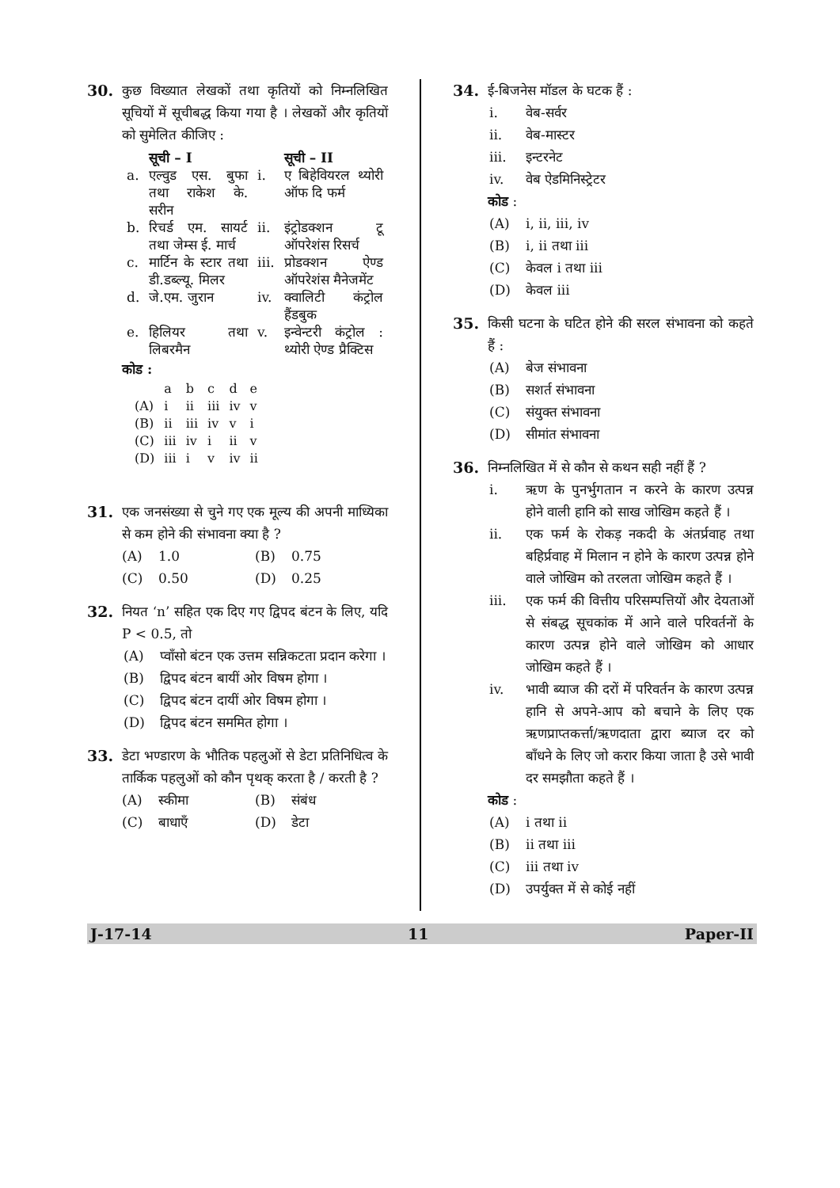30. कुछ विख्यात लेखकों तथा कृतियों को निम्नलिखित सूचियों में सूचीबद्ध किया गया है । लेखकों और कृतियों को सुमेलित कीजिए :
| | सूची – I | | सूची – II |
| --- | --- | --- | --- |
| a. | एल्वुड एस. बुफा तथा राकेश के. सरीन | i. | ए बिहेवियरल थ्योरी ऑफ दि फर्म |
| b. | रिचर्ड एम. सायर्ट तथा जेम्स ई. मार्च | ii. | इंट्रोडक्शन टू ऑपरेशंस रिसर्च |
| c. | मार्टिन के स्टार तथा डी.डब्ल्यू. मिलर | iii. | प्रोडक्शन ऐण्ड ऑपरेशंस मैनेजमेंट |
| d. | जे.एम. जुरान | iv. | क्वालिटी कंट्रोल हैंडबुक |
| e. | हिलियर तथा लिबरमैन | v. | इन्वेन्टरी कंट्रोल : थ्योरी ऐण्ड प्रैक्टिस |
कोड :
| | a | b | c | d | e |
| (A) | i | ii | iii | iv | v |
| (B) | ii | iii | iv | v | i |
| (C) | iii | iv | i | ii | v |
| (D) | iii | i | v | iv | ii |
31. एक जनसंख्या से चुने गए एक मूल्य की अपनी माध्यिका से कम होने की संभावना क्या है ?
(A) 1.0 (B) 0.75
(C) 0.50 (D) 0.25
32. नियत ‘n’ सहित एक दिए गए द्विपद बंटन के लिए, यदि P < 0.5, तो
(A) प्वाँसो बंटन एक उत्तम सन्निकटता प्रदान करेगा ।
(B) द्विपद बंटन बायीं ओर विषम होगा ।
(C) द्विपद बंटन दायीं ओर विषम होगा ।
(D) द्विपद बंटन सममित होगा ।
33. डेटा भण्डारण के भौतिक पहलुओं से डेटा प्रतिनिधित्व के तार्किक पहलुओं को कौन पृथक् करता है / करती है ?
(A) स्कीमा (B) संबंध
(C) बाधाएँ (D) डेटा
34. ई-बिजनेस मॉडल के घटक हैं :
i. वेब-सर्वर
ii. वेब-मास्टर
iii. इन्टरनेट
iv. वेब ऐडमिनिस्ट्रेटर
कोड :
(A) i, ii, iii, iv
(B) i, ii तथा iii
(C) केवल i तथा iii
(D) केवल iii
35. किसी घटना के घटित होने की सरल संभावना को कहते हैं :
(A) बेज संभावना
(B) सशर्त संभावना
(C) संयुक्त संभावना
(D) सीमांत संभावना
36. निम्नलिखित में से कौन से कथन सही नहीं हैं ?
i. ऋण के पुनर्भुगतान न करने के कारण उत्पन्न होने वाली हानि को साख जोखिम कहते हैं ।
ii. एक फर्म के रोकड़ नकदी के अंतर्प्रवाह तथा बहिर्प्रवाह में मिलान न होने के कारण उत्पन्न होने वाले जोखिम को तरलता जोखिम कहते हैं ।
iii. एक फर्म की वित्तीय परिसम्पत्तियों और देयताओं से संबद्ध सूचकांक में आने वाले परिवर्तनों के कारण उत्पन्न होने वाले जोखिम को आधार जोखिम कहते हैं ।
iv. भावी ब्याज की दरों में परिवर्तन के कारण उत्पन्न हानि से अपने-आप को बचाने के लिए एक ऋणप्राप्तकर्त्ता/ऋणदाता द्वारा ब्याज दर को बाँधने के लिए जो करार किया जाता है उसे भावी दर समझौता कहते हैं ।
कोड :
(A) i तथा ii
(B) ii तथा iii
(C) iii तथा iv
(D) उपर्युक्त में से कोई नहीं
J-17-14 11 Paper-II